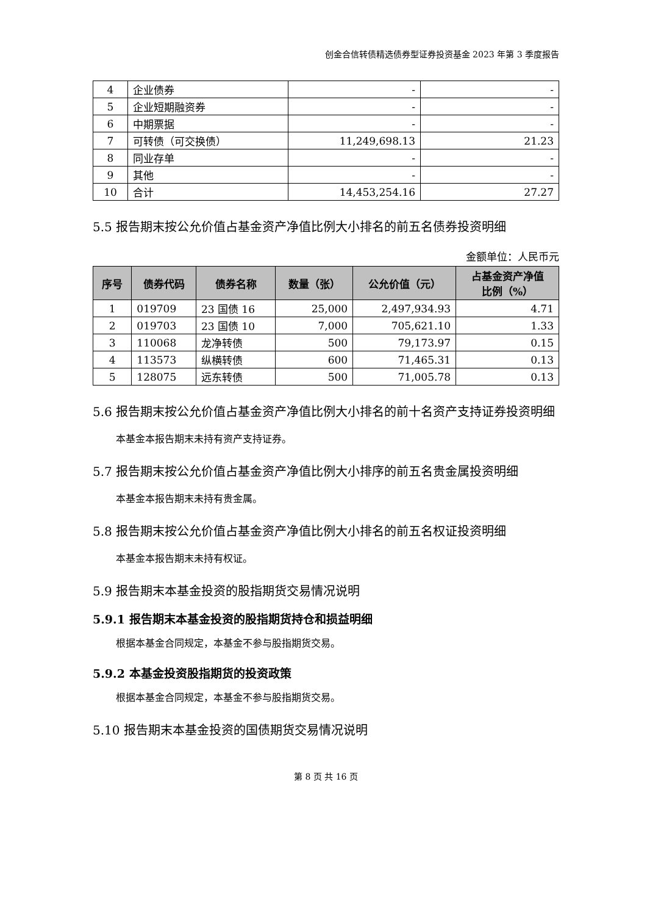创金合信转债精选债券型证券投资基金 2023 年第 3 季度报告
| 4 | 企业债券 | - | - |
| 5 | 企业短期融资券 | - | - |
| 6 | 中期票据 | - | - |
| 7 | 可转债（可交换债） | 11,249,698.13 | 21.23 |
| 8 | 同业存单 | - | - |
| 9 | 其他 | - | - |
| 10 | 合计 | 14,453,254.16 | 27.27 |
5.5 报告期末按公允价值占基金资产净值比例大小排名的前五名债券投资明细
金额单位：人民币元
| 序号 | 债券代码 | 债券名称 | 数量（张） | 公允价值（元） | 占基金资产净值 比例（%） |
| --- | --- | --- | --- | --- | --- |
| 1 | 019709 | 23 国债 16 | 25,000 | 2,497,934.93 | 4.71 |
| 2 | 019703 | 23 国债 10 | 7,000 | 705,621.10 | 1.33 |
| 3 | 110068 | 龙净转债 | 500 | 79,173.97 | 0.15 |
| 4 | 113573 | 纵横转债 | 600 | 71,465.31 | 0.13 |
| 5 | 128075 | 远东转债 | 500 | 71,005.78 | 0.13 |
5.6 报告期末按公允价值占基金资产净值比例大小排名的前十名资产支持证券投资明细
本基金本报告期末未持有资产支持证券。
5.7 报告期末按公允价值占基金资产净值比例大小排序的前五名贵金属投资明细
本基金本报告期末未持有贵金属。
5.8 报告期末按公允价值占基金资产净值比例大小排名的前五名权证投资明细
本基金本报告期末未持有权证。
5.9 报告期末本基金投资的股指期货交易情况说明
5.9.1 报告期末本基金投资的股指期货持仓和损益明细
根据本基金合同规定，本基金不参与股指期货交易。
5.9.2 本基金投资股指期货的投资政策
根据本基金合同规定，本基金不参与股指期货交易。
5.10 报告期末本基金投资的国债期货交易情况说明
第 8 页 共 16 页